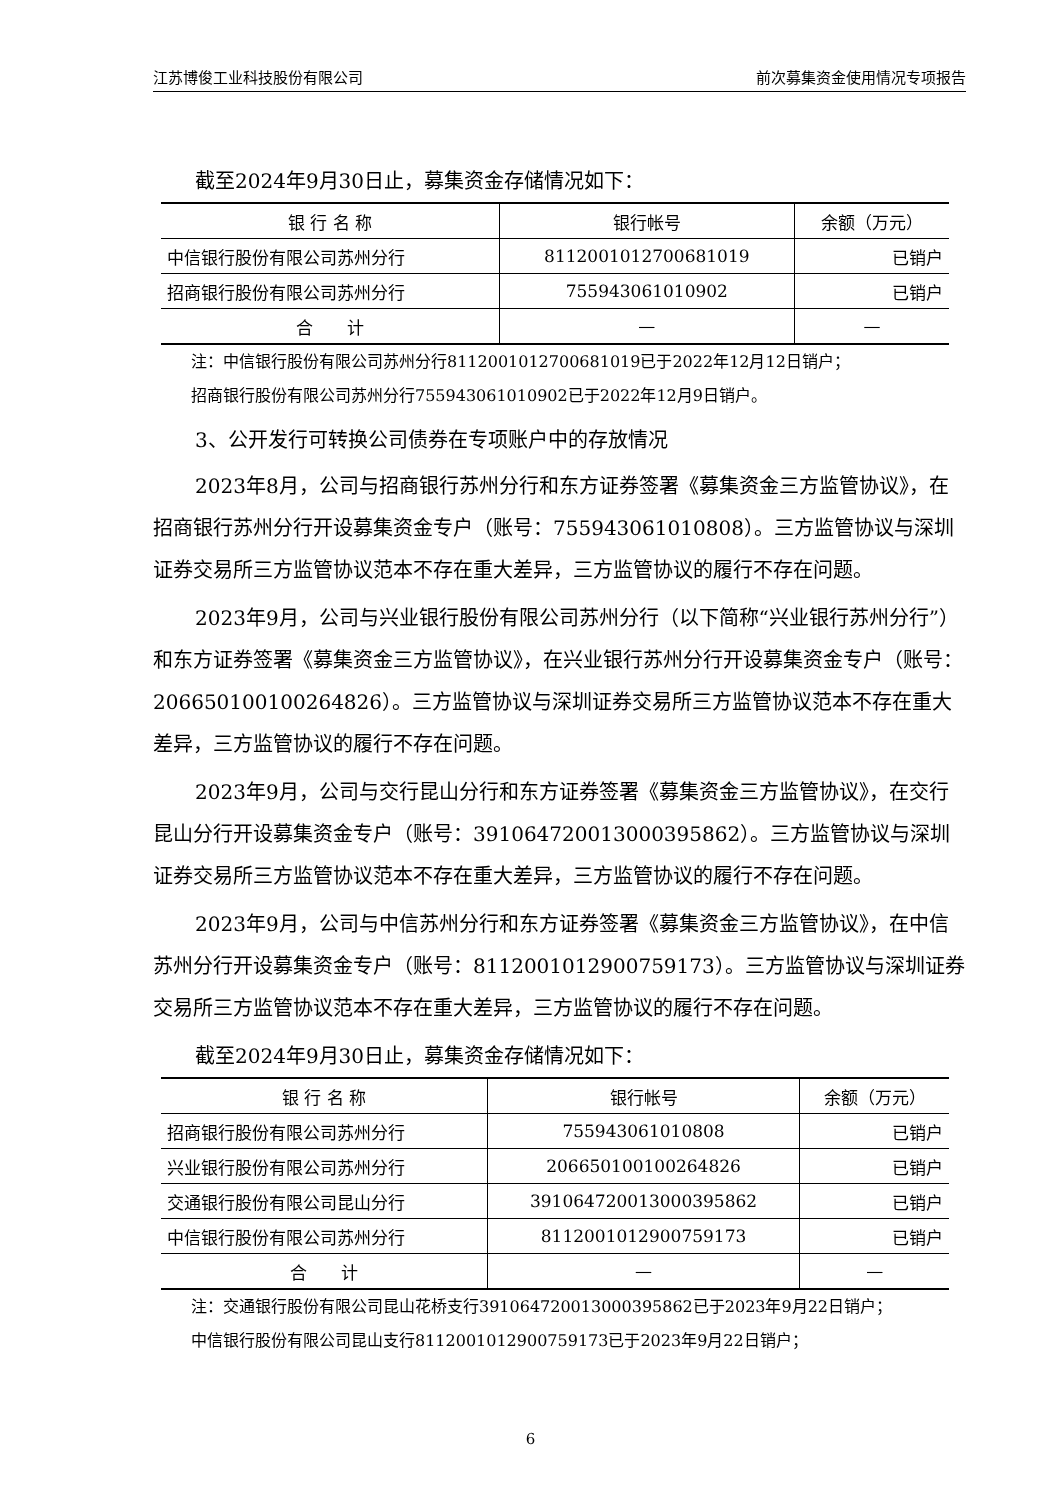江苏博俊工业科技股份有限公司 前次募集资金使用情况专项报告
截至2024年9月30日止，募集资金存储情况如下：
| 银 行 名 称 | 银行帐号 | 余额（万元） |
| --- | --- | --- |
| 中信银行股份有限公司苏州分行 | 8112001012700681019 | 已销户 |
| 招商银行股份有限公司苏州分行 | 755943061010902 | 已销户 |
| 合 计 | — | — |
注：中信银行股份有限公司苏州分行8112001012700681019已于2022年12月12日销户；
招商银行股份有限公司苏州分行755943061010902已于2022年12月9日销户。
3、公开发行可转换公司债券在专项账户中的存放情况
2023年8月，公司与招商银行苏州分行和东方证券签署《募集资金三方监管协议》，在招商银行苏州分行开设募集资金专户（账号：755943061010808）。三方监管协议与深圳证券交易所三方监管协议范本不存在重大差异，三方监管协议的履行不存在问题。
2023年9月，公司与兴业银行股份有限公司苏州分行（以下简称“兴业银行苏州分行”）和东方证券签署《募集资金三方监管协议》，在兴业银行苏州分行开设募集资金专户（账号：206650100100264826）。三方监管协议与深圳证券交易所三方监管协议范本不存在重大差异，三方监管协议的履行不存在问题。
2023年9月，公司与交行昆山分行和东方证券签署《募集资金三方监管协议》，在交行昆山分行开设募集资金专户（账号：391064720013000395862）。三方监管协议与深圳证券交易所三方监管协议范本不存在重大差异，三方监管协议的履行不存在问题。
2023年9月，公司与中信苏州分行和东方证券签署《募集资金三方监管协议》，在中信苏州分行开设募集资金专户（账号：8112001012900759173）。三方监管协议与深圳证券交易所三方监管协议范本不存在重大差异，三方监管协议的履行不存在问题。
截至2024年9月30日止，募集资金存储情况如下：
| 银 行 名 称 | 银行帐号 | 余额（万元） |
| --- | --- | --- |
| 招商银行股份有限公司苏州分行 | 755943061010808 | 已销户 |
| 兴业银行股份有限公司苏州分行 | 206650100100264826 | 已销户 |
| 交通银行股份有限公司昆山分行 | 391064720013000395862 | 已销户 |
| 中信银行股份有限公司苏州分行 | 8112001012900759173 | 已销户 |
| 合 计 | — | — |
注：交通银行股份有限公司昆山花桥支行391064720013000395862已于2023年9月22日销户；
中信银行股份有限公司昆山支行8112001012900759173已于2023年9月22日销户；
6